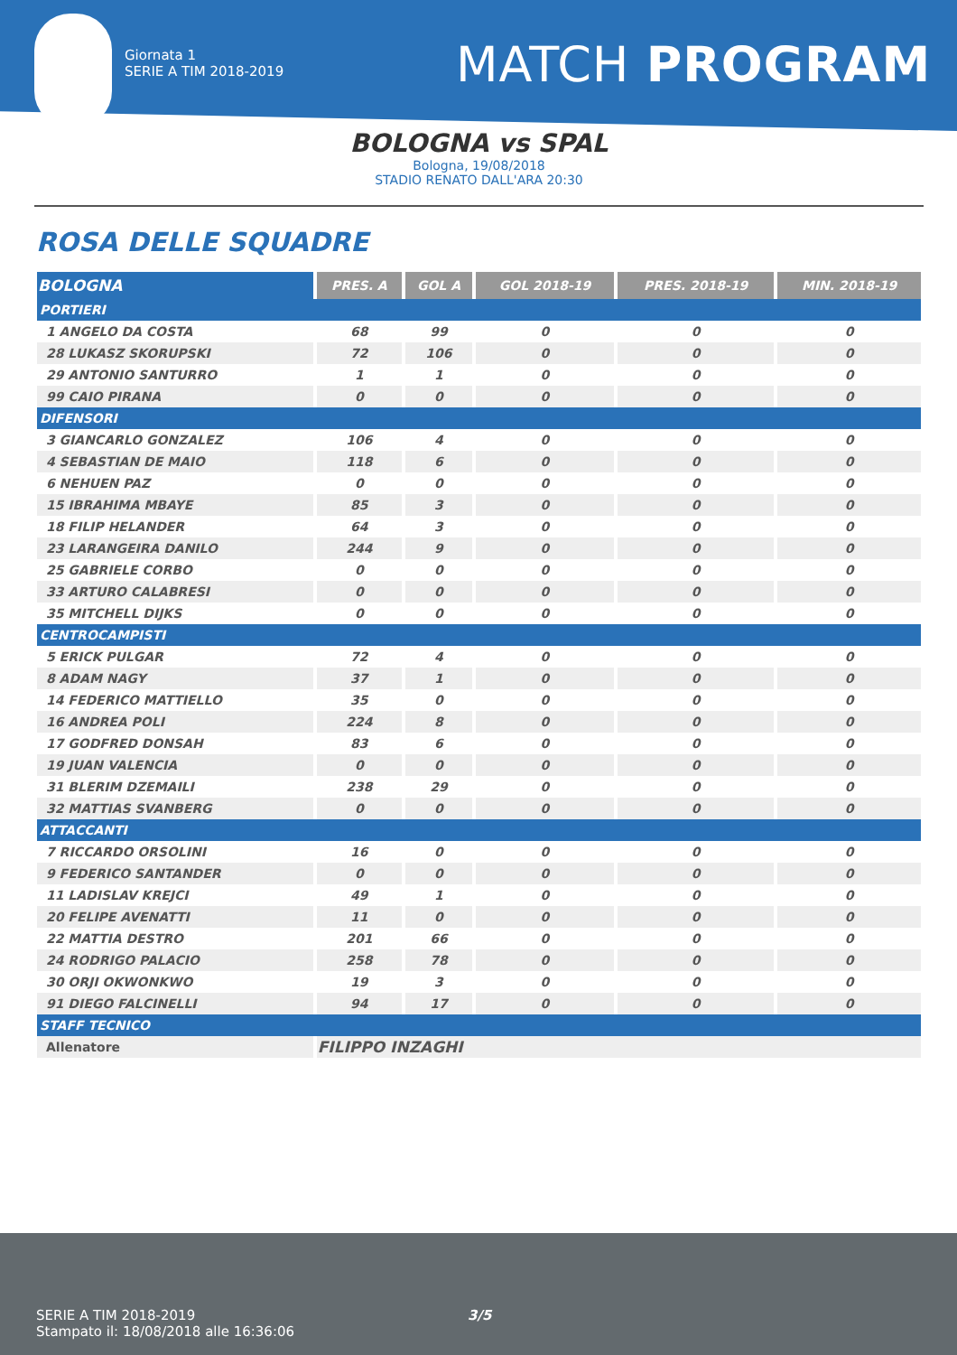Giornata 1
SERIE A TIM 2018-2019
MATCH PROGRAM
BOLOGNA vs SPAL
Bologna, 19/08/2018
STADIO RENATO DALL'ARA 20:30
ROSA DELLE SQUADRE
| BOLOGNA | PRES. A | GOL A | GOL 2018-19 | PRES. 2018-19 | MIN. 2018-19 |
| --- | --- | --- | --- | --- | --- |
| PORTIERI | | | | | |
| 1 ANGELO DA COSTA | 68 | 99 | 0 | 0 | 0 |
| 28 LUKASZ SKORUPSKI | 72 | 106 | 0 | 0 | 0 |
| 29 ANTONIO SANTURRO | 1 | 1 | 0 | 0 | 0 |
| 99 CAIO PIRANA | 0 | 0 | 0 | 0 | 0 |
| DIFENSORI | | | | | |
| 3 GIANCARLO GONZALEZ | 106 | 4 | 0 | 0 | 0 |
| 4 SEBASTIAN DE MAIO | 118 | 6 | 0 | 0 | 0 |
| 6 NEHUEN PAZ | 0 | 0 | 0 | 0 | 0 |
| 15 IBRAHIMA MBAYE | 85 | 3 | 0 | 0 | 0 |
| 18 FILIP HELANDER | 64 | 3 | 0 | 0 | 0 |
| 23 LARANGEIRA DANILO | 244 | 9 | 0 | 0 | 0 |
| 25 GABRIELE CORBO | 0 | 0 | 0 | 0 | 0 |
| 33 ARTURO CALABRESI | 0 | 0 | 0 | 0 | 0 |
| 35 MITCHELL DIJKS | 0 | 0 | 0 | 0 | 0 |
| CENTROCAMPISTI | | | | | |
| 5 ERICK PULGAR | 72 | 4 | 0 | 0 | 0 |
| 8 ADAM NAGY | 37 | 1 | 0 | 0 | 0 |
| 14 FEDERICO MATTIELLO | 35 | 0 | 0 | 0 | 0 |
| 16 ANDREA POLI | 224 | 8 | 0 | 0 | 0 |
| 17 GODFRED DONSAH | 83 | 6 | 0 | 0 | 0 |
| 19 JUAN VALENCIA | 0 | 0 | 0 | 0 | 0 |
| 31 BLERIM DZEMAILI | 238 | 29 | 0 | 0 | 0 |
| 32 MATTIAS SVANBERG | 0 | 0 | 0 | 0 | 0 |
| ATTACCANTI | | | | | |
| 7 RICCARDO ORSOLINI | 16 | 0 | 0 | 0 | 0 |
| 9 FEDERICO SANTANDER | 0 | 0 | 0 | 0 | 0 |
| 11 LADISLAV KREJCI | 49 | 1 | 0 | 0 | 0 |
| 20 FELIPE AVENATTI | 11 | 0 | 0 | 0 | 0 |
| 22 MATTIA DESTRO | 201 | 66 | 0 | 0 | 0 |
| 24 RODRIGO PALACIO | 258 | 78 | 0 | 0 | 0 |
| 30 ORJI OKWONKWO | 19 | 3 | 0 | 0 | 0 |
| 91 DIEGO FALCINELLI | 94 | 17 | 0 | 0 | 0 |
| STAFF TECNICO | | | | | |
| Allenatore | FILIPPO INZAGHI | | | | |
SERIE A TIM 2018-2019
Stampato il: 18/08/2018 alle 16:36:06
3/5